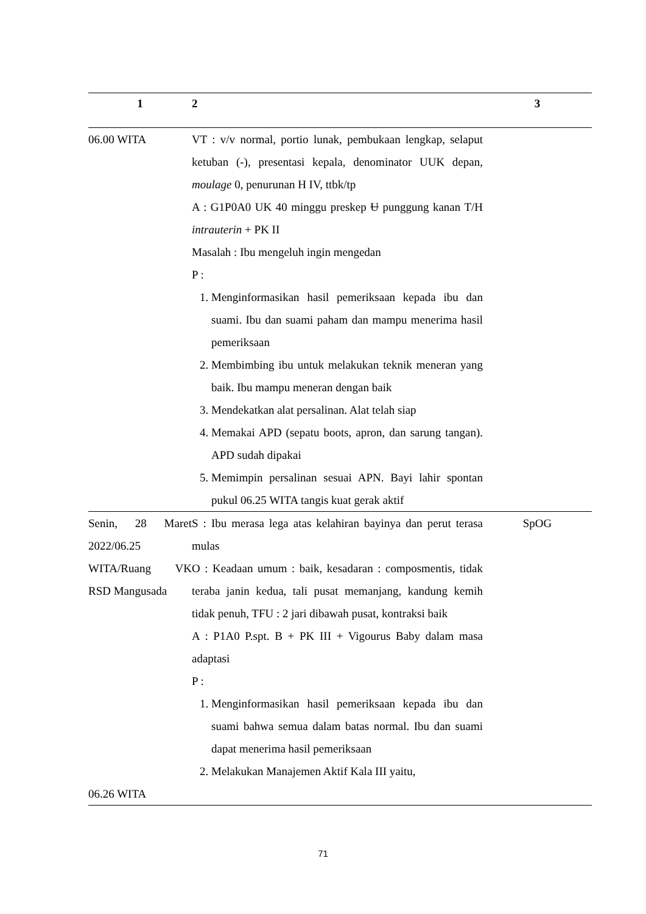| 1 | 2 | 3 |
| --- | --- | --- |
| 06.00 WITA | VT : v/v normal, portio lunak, pembukaan lengkap, selaput ketuban (-), presentasi kepala, denominator UUK depan, moulage 0, penurunan H IV, ttbk/tp A : G1P0A0 UK 40 minggu preskep U punggung kanan T/H intrauterin + PK II Masalah : Ibu mengeluh ingin mengedan P : 1. Menginformasikan hasil pemeriksaan kepada ibu dan suami. Ibu dan suami paham dan mampu menerima hasil pemeriksaan 2. Membimbing ibu untuk melakukan teknik meneran yang baik. Ibu mampu meneran dengan baik 3. Mendekatkan alat persalinan. Alat telah siap 4. Memakai APD (sepatu boots, apron, dan sarung tangan). APD sudah dipakai 5. Memimpin persalinan sesuai APN. Bayi lahir spontan pukul 06.25 WITA tangis kuat gerak aktif | |
| Senin, 28 Maret 2022/06.25 WITA/Ruang VK RSD Mangusada 06.26 WITA | S : Ibu merasa lega atas kelahiran bayinya dan perut terasa mulas O : Keadaan umum : baik, kesadaran : composmentis, tidak teraba janin kedua, tali pusat memanjang, kandung kemih tidak penuh, TFU : 2 jari dibawah pusat, kontraksi baik A : P1A0 P.spt. B + PK III + Vigourus Baby dalam masa adaptasi P : 1. Menginformasikan hasil pemeriksaan kepada ibu dan suami bahwa semua dalam batas normal. Ibu dan suami dapat menerima hasil pemeriksaan 2. Melakukan Manajemen Aktif Kala III yaitu, | SpOG |
71